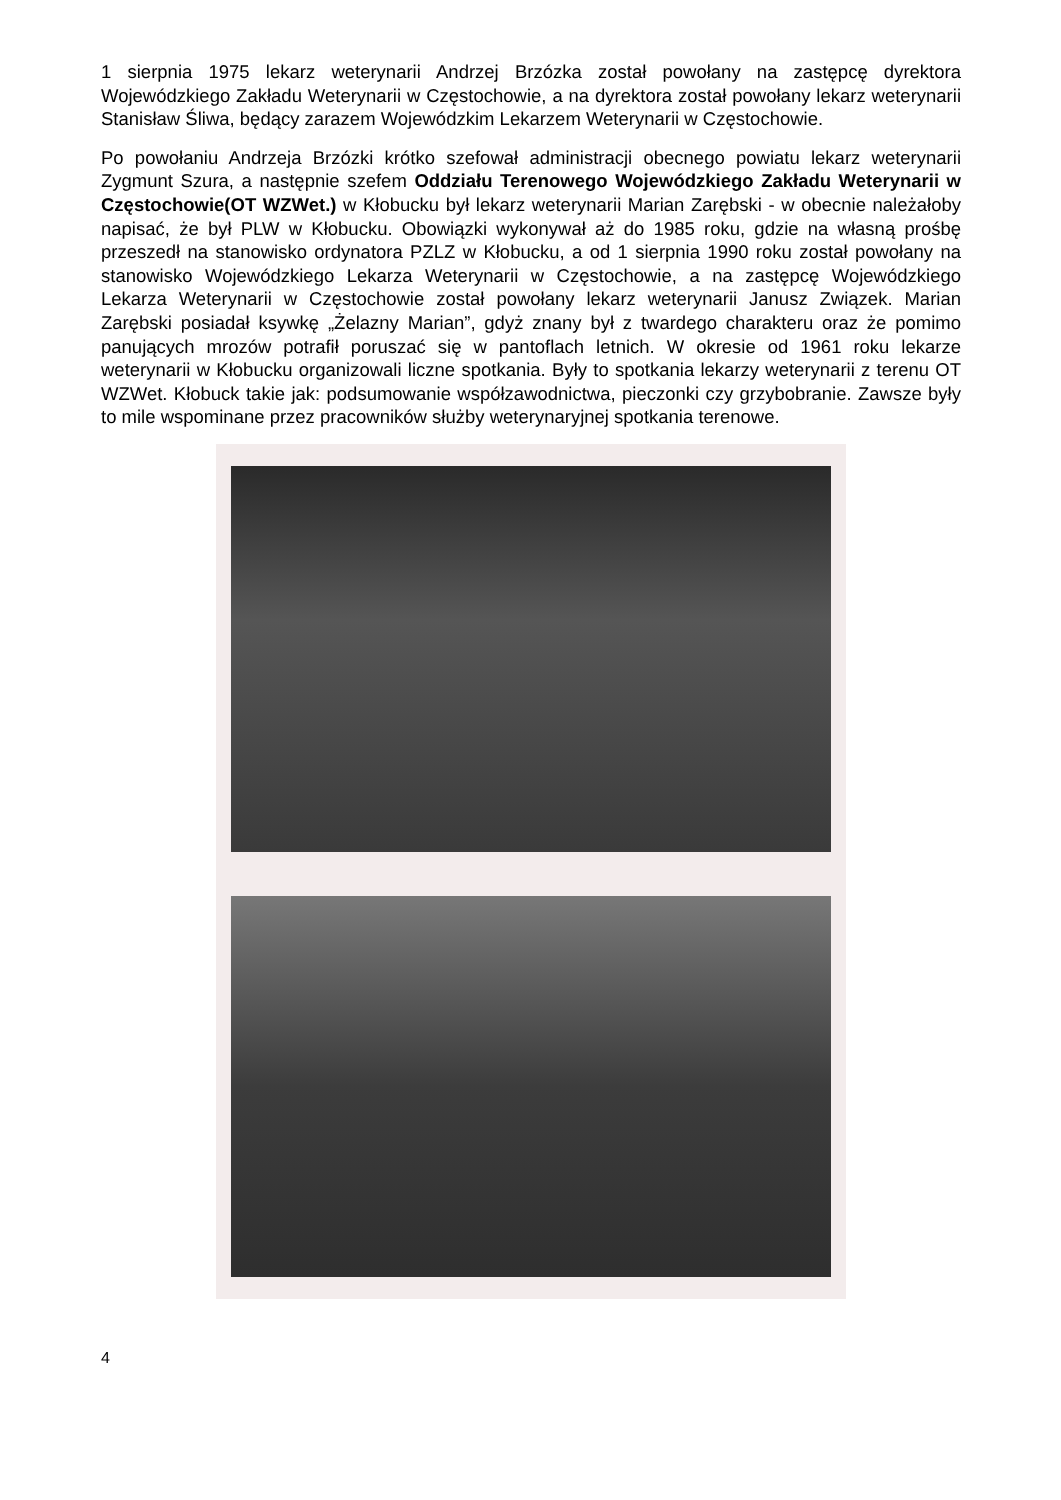1 sierpnia 1975 lekarz weterynarii Andrzej Brzózka został powołany na zastępcę dyrektora Wojewódzkiego Zakładu Weterynarii w Częstochowie, a na dyrektora został powołany lekarz weterynarii Stanisław Śliwa, będący zarazem Wojewódzkim Lekarzem Weterynarii w Częstochowie.
Po powołaniu Andrzeja Brzózki krótko szefował administracji obecnego powiatu lekarz weterynarii Zygmunt Szura, a następnie szefem Oddziału Terenowego Wojewódzkiego Zakładu Weterynarii w Częstochowie(OT WZWet.) w Kłobucku był lekarz weterynarii Marian Zarębski - w obecnie należałoby napisać, że był PLW w Kłobucku. Obowiązki wykonywał aż do 1985 roku, gdzie na własną prośbę przeszedł na stanowisko ordynatora PZLZ w Kłobucku, a od 1 sierpnia 1990 roku został powołany na stanowisko Wojewódzkiego Lekarza Weterynarii w Częstochowie, a na zastępcę Wojewódzkiego Lekarza Weterynarii w Częstochowie został powołany lekarz weterynarii Janusz Związek. Marian Zarębski posiadał ksywkę „Żelazny Marian”, gdyż znany był z twardego charakteru oraz że pomimo panujących mrozów potrafił poruszać się w pantoflach letnich. W okresie od 1961 roku lekarze weterynarii w Kłobucku organizowali liczne spotkania. Były to spotkania lekarzy weterynarii z terenu OT WZWet. Kłobuck takie jak: podsumowanie współzawodnictwa, pieczonki czy grzybobranie. Zawsze były to mile wspominane przez pracowników służby weterynaryjnej spotkania terenowe.
4